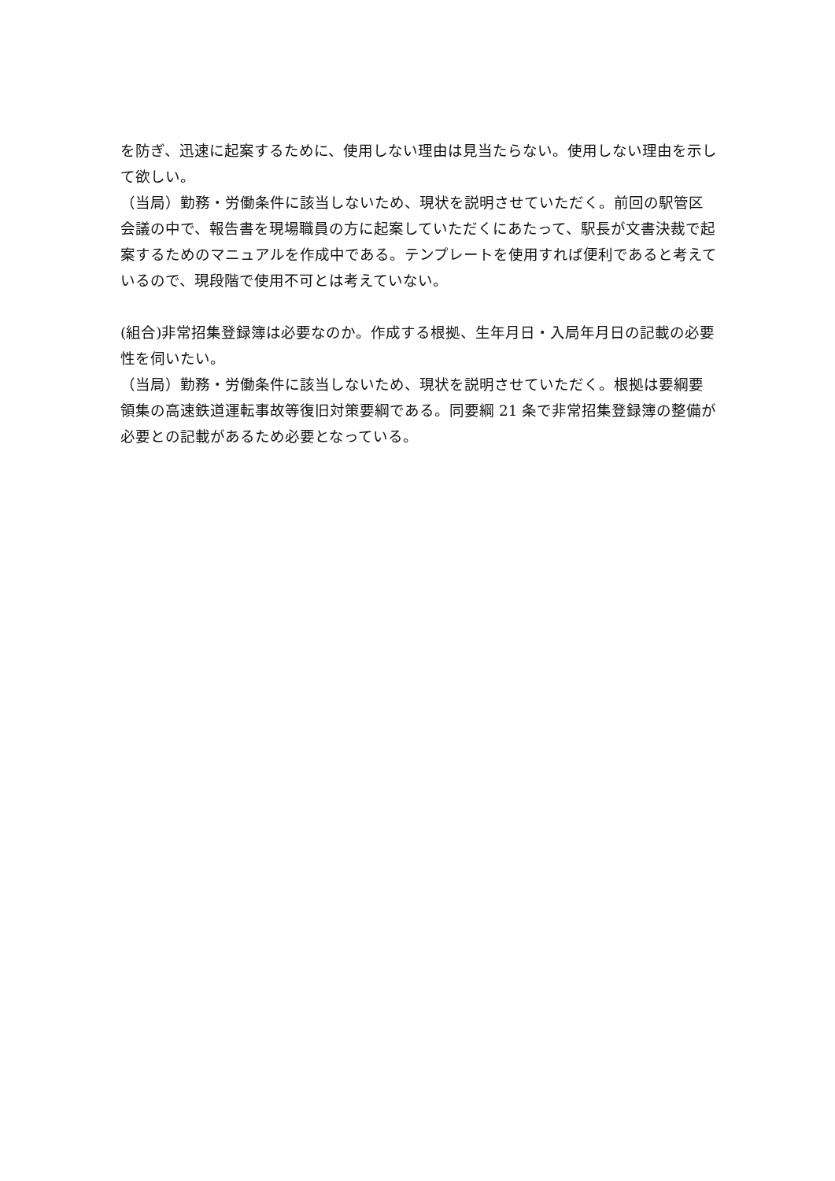を防ぎ、迅速に起案するために、使用しない理由は見当たらない。使用しない理由を示して欲しい。
（当局）勤務・労働条件に該当しないため、現状を説明させていただく。前回の駅管区会議の中で、報告書を現場職員の方に起案していただくにあたって、駅長が文書決裁で起案するためのマニュアルを作成中である。テンプレートを使用すれば便利であると考えているので、現段階で使用不可とは考えていない。
(組合)非常招集登録簿は必要なのか。作成する根拠、生年月日・入局年月日の記載の必要性を伺いたい。
（当局）勤務・労働条件に該当しないため、現状を説明させていただく。根拠は要綱要領集の高速鉄道運転事故等復旧対策要綱である。同要綱 21 条で非常招集登録簿の整備が必要との記載があるため必要となっている。